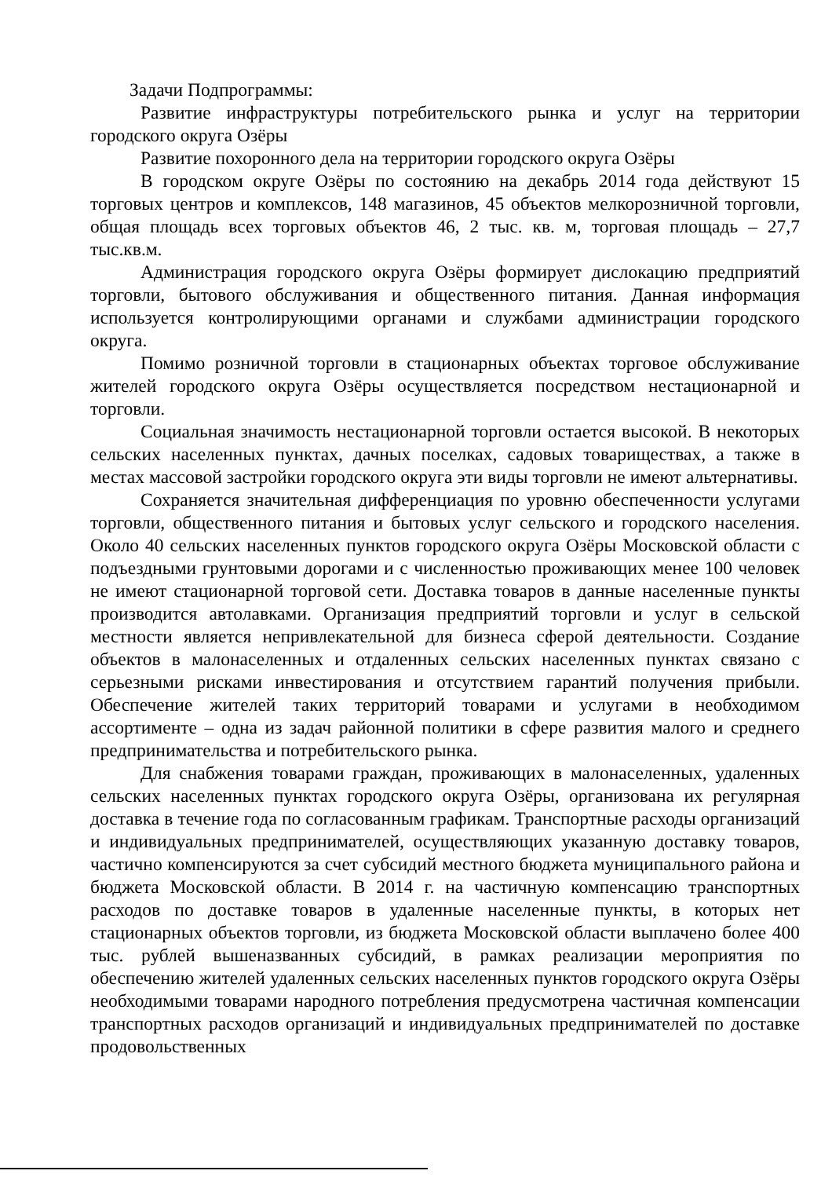Задачи Подпрограммы:
Развитие инфраструктуры потребительского рынка и услуг на территории городского округа Озёры
Развитие похоронного дела на территории городского округа Озёры
В городском округе Озёры по состоянию на декабрь 2014 года действуют 15 торговых центров и комплексов, 148 магазинов, 45 объектов мелкорозничной торговли, общая площадь всех торговых объектов 46, 2 тыс. кв. м, торговая площадь – 27,7 тыс.кв.м.
Администрация городского округа Озёры формирует дислокацию предприятий торговли, бытового обслуживания и общественного питания. Данная информация используется контролирующими органами и службами администрации городского округа.
Помимо розничной торговли в стационарных объектах торговое обслуживание жителей городского округа Озёры осуществляется посредством нестационарной и торговли.
Социальная значимость нестационарной торговли остается высокой. В некоторых сельских населенных пунктах, дачных поселках, садовых товариществах, а также в местах массовой застройки городского округа эти виды торговли не имеют альтернативы.
Сохраняется значительная дифференциация по уровню обеспеченности услугами торговли, общественного питания и бытовых услуг сельского и городского населения. Около 40 сельских населенных пунктов городского округа Озёры Московской области с подъездными грунтовыми дорогами и с численностью проживающих менее 100 человек не имеют стационарной торговой сети. Доставка товаров в данные населенные пункты производится автолавками. Организация предприятий торговли и услуг в сельской местности является непривлекательной для бизнеса сферой деятельности. Создание объектов в малонаселенных и отдаленных сельских населенных пунктах связано с серьезными рисками инвестирования и отсутствием гарантий получения прибыли. Обеспечение жителей таких территорий товарами и услугами в необходимом ассортименте – одна из задач районной политики в сфере развития малого и среднего предпринимательства и потребительского рынка.
Для снабжения товарами граждан, проживающих в малонаселенных, удаленных сельских населенных пунктах городского округа Озёры, организована их регулярная доставка в течение года по согласованным графикам. Транспортные расходы организаций и индивидуальных предпринимателей, осуществляющих указанную доставку товаров, частично компенсируются за счет субсидий местного бюджета муниципального района и бюджета Московской области. В 2014 г. на частичную компенсацию транспортных расходов по доставке товаров в удаленные населенные пункты, в которых нет стационарных объектов торговли, из бюджета Московской области выплачено более 400 тыс. рублей вышеназванных субсидий, в рамках реализации мероприятия по обеспечению жителей удаленных сельских населенных пунктов городского округа Озёры необходимыми товарами народного потребления предусмотрена частичная компенсации транспортных расходов организаций и индивидуальных предпринимателей по доставке продовольственных